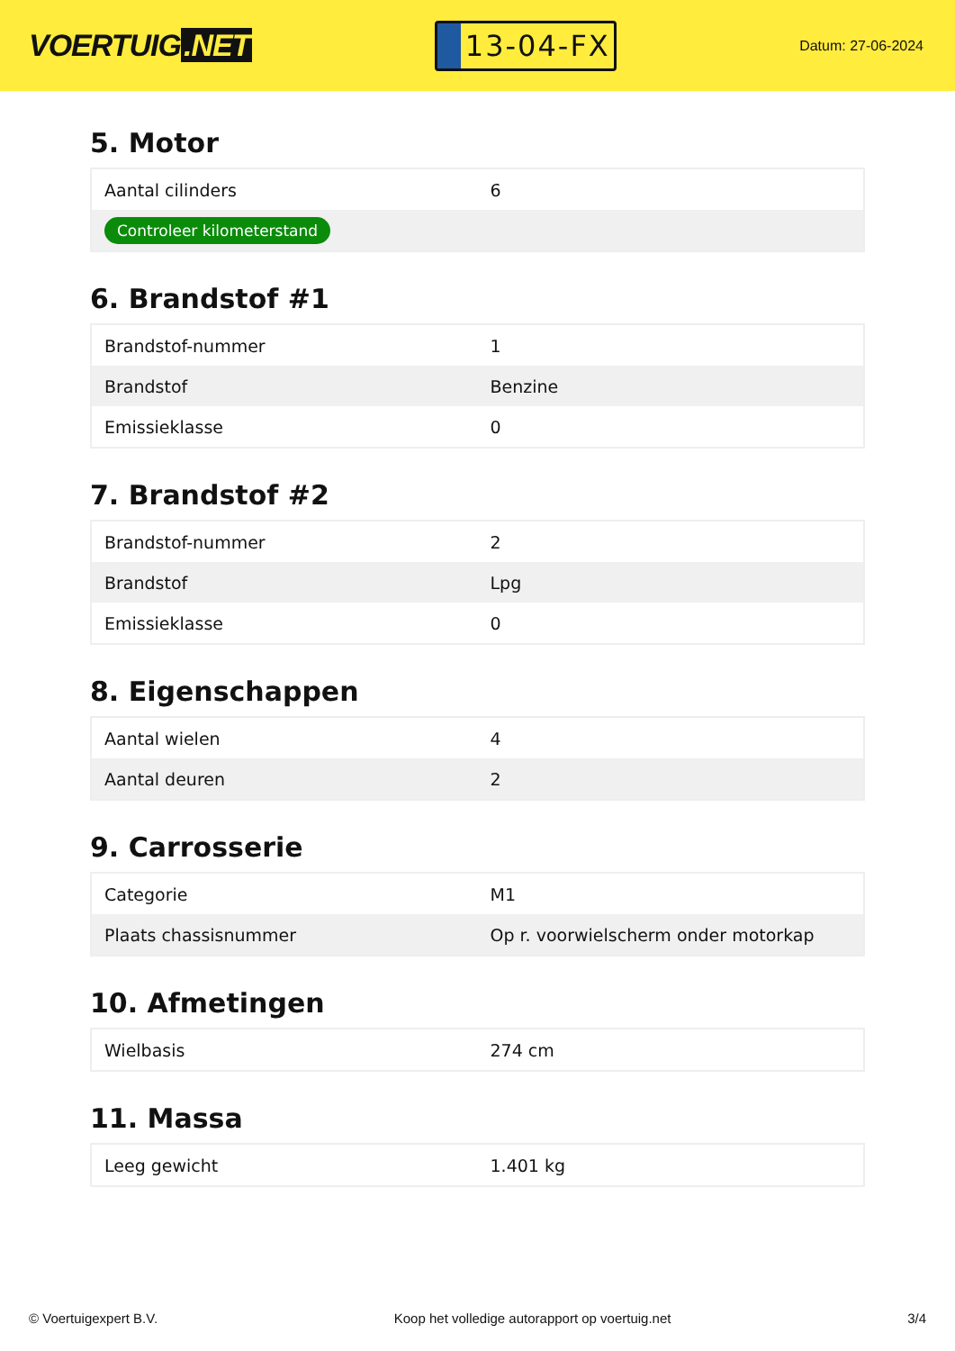VOERTUIG.NET
13-04-FX
Datum: 27-06-2024
5. Motor
| Aantal cilinders | 6 |
| Controleer kilometerstand | |
6. Brandstof #1
| Brandstof-nummer | 1 |
| Brandstof | Benzine |
| Emissieklasse | 0 |
7. Brandstof #2
| Brandstof-nummer | 2 |
| Brandstof | Lpg |
| Emissieklasse | 0 |
8. Eigenschappen
| Aantal wielen | 4 |
| Aantal deuren | 2 |
9. Carrosserie
| Categorie | M1 |
| Plaats chassisnummer | Op r. voorwielscherm onder motorkap |
10. Afmetingen
| Wielbasis | 274 cm |
11. Massa
| Leeg gewicht | 1.401 kg |
© Voertuigexpert B.V. Koop het volledige autorapport op voertuig.net 3/4